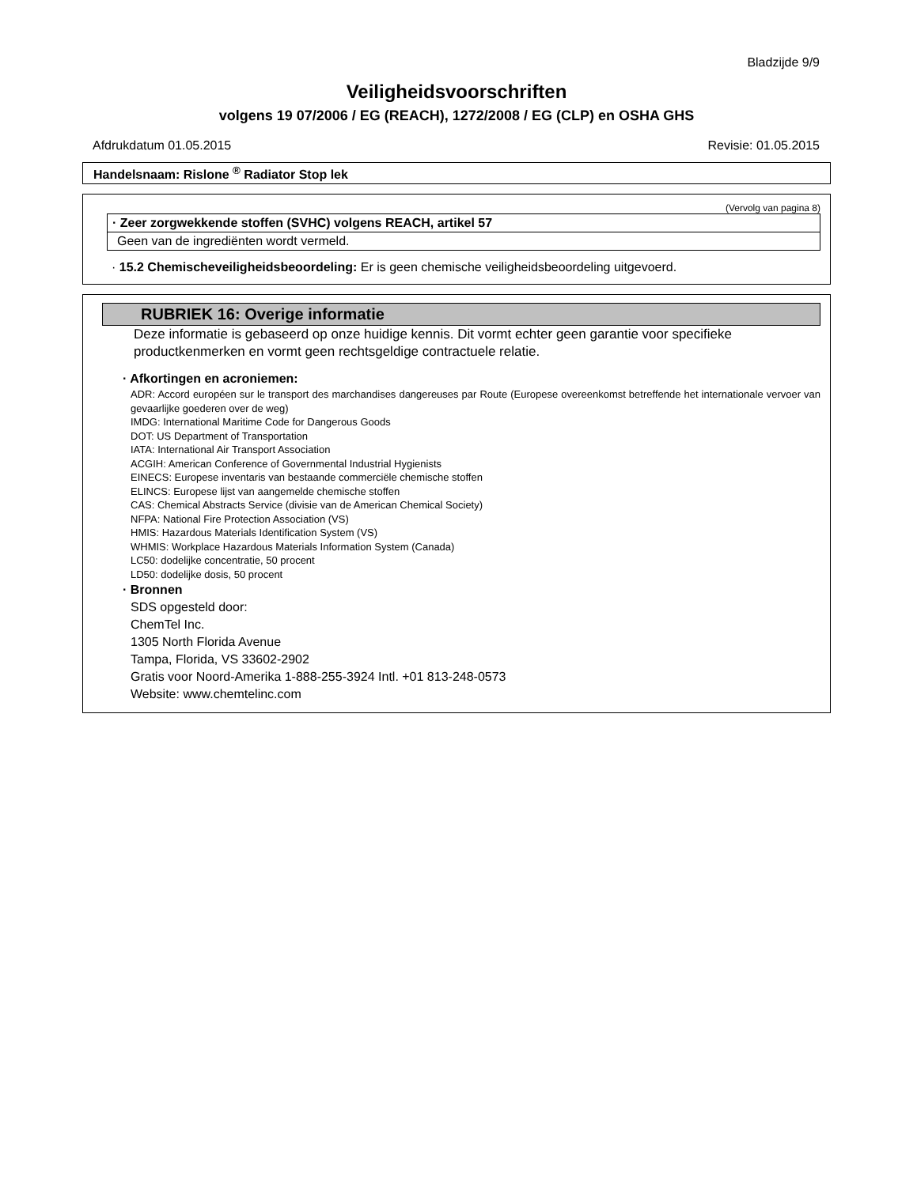Bladzijde 9/9
Veiligheidsvoorschriften
volgens 19 07/2006 / EG (REACH), 1272/2008 / EG (CLP) en OSHA GHS
Afdrukdatum 01.05.2015 Revisie: 01.05.2015
Handelsnaam: Rislone <sup>®</sup> Radiator Stop lek
(Vervolg van pagina 8)
· Zeer zorgwekkende stoffen (SVHC) volgens REACH, artikel 57
Geen van de ingrediënten wordt vermeld.
· 15.2 Chemischeveiligheidsbeoordeling: Er is geen chemische veiligheidsbeoordeling uitgevoerd.
RUBRIEK 16: Overige informatie
Deze informatie is gebaseerd op onze huidige kennis. Dit vormt echter geen garantie voor specifieke productkenmerken en vormt geen rechtsgeldige contractuele relatie.
· Afkortingen en acroniemen:
ADR: Accord européen sur le transport des marchandises dangereuses par Route (Europese overeenkomst betreffende het internationale vervoer van gevaarlijke goederen over de weg)
IMDG: International Maritime Code for Dangerous Goods
DOT: US Department of Transportation
IATA: International Air Transport Association
ACGIH: American Conference of Governmental Industrial Hygienists
EINECS: Europese inventaris van bestaande commerciële chemische stoffen
ELINCS: Europese lijst van aangemelde chemische stoffen
CAS: Chemical Abstracts Service (divisie van de American Chemical Society)
NFPA: National Fire Protection Association (VS)
HMIS: Hazardous Materials Identification System (VS)
WHMIS: Workplace Hazardous Materials Information System (Canada)
LC50: dodelijke concentratie, 50 procent
LD50: dodelijke dosis, 50 procent
· Bronnen
SDS opgesteld door:
ChemTel Inc.
1305 North Florida Avenue
Tampa, Florida, VS 33602-2902
Gratis voor Noord-Amerika 1-888-255-3924 Intl. +01 813-248-0573
Website: www.chemtelinc.com